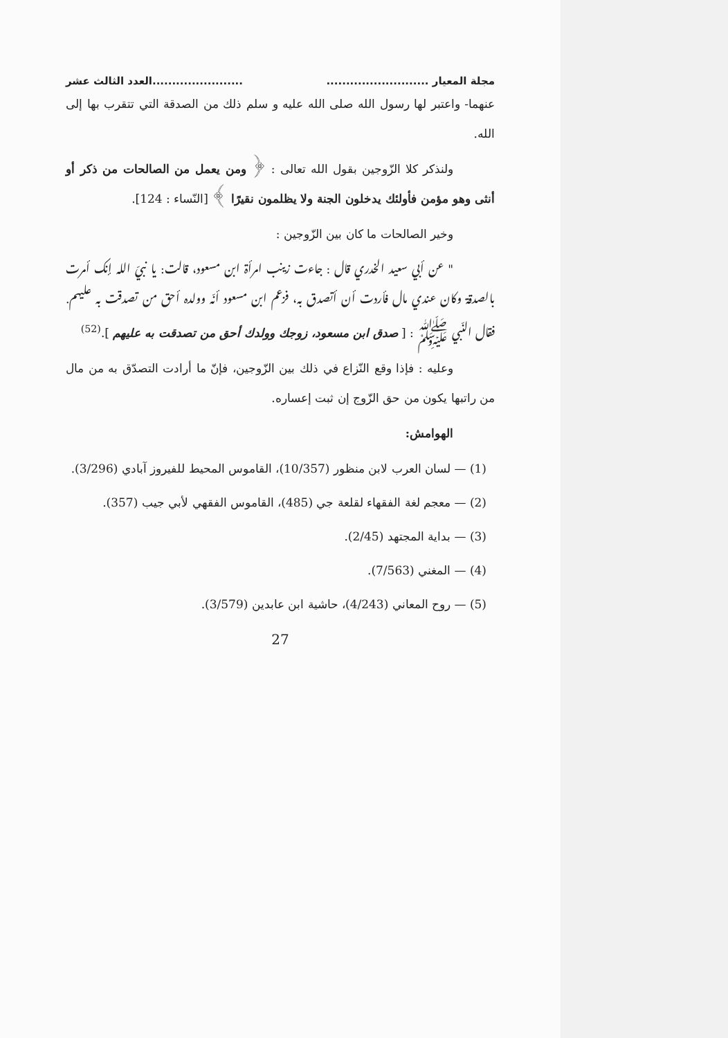مجلة المعيار .................................................العدد الثالث عشر
عنهما- واعتبر لها رسول الله صلى الله عليه و سلم ذلك من الصدقة التي تتقرب بها إلى الله.
ولنذكر كلا الزّوجين بقول الله تعالى : ﴿ ومن يعمل من الصالحات من ذكر أو أنثى وهو مؤمن فأولئك يدخلون الجنة ولا يظلمون نقيرًا ﴾ [النّساء : 124].
وخير الصالحات ما كان بين الزّوجين :
" عن أبي سعيد الخدري قال : جاءت زينب امرأة ابن مسعود، قالت: يا نبيّ الله إنك أمرت بالصدقة وكان عندي مال فأردت أن أتصدق به، فزعم ابن مسعود أنّه وولده أحق من تصدقت به عليهم. فقال النّبي ﷺ : [ صدق ابن مسعود، زوجك وولدك أحق من تصدقت به عليهم ].<sup>(52)</sup>
وعليه : فإذا وقع النّزاع في ذلك بين الزّوجين، فإنّ ما أرادت التصدّق به من مال من راتبها يكون من حق الزّوج إن ثبت إعساره.
الهوامش:
(1) — لسان العرب لابن منظور (10/357)، القاموس المحيط للفيروز آبادي (3/296).
(2) — معجم لغة الفقهاء لقلعة جي (485)، القاموس الفقهي لأبي جيب (357).
(3) — بداية المجتهد (2/45).
(4) — المغني (7/563).
(5) — روح المعاني (4/243)، حاشية ابن عابدين (3/579).
27